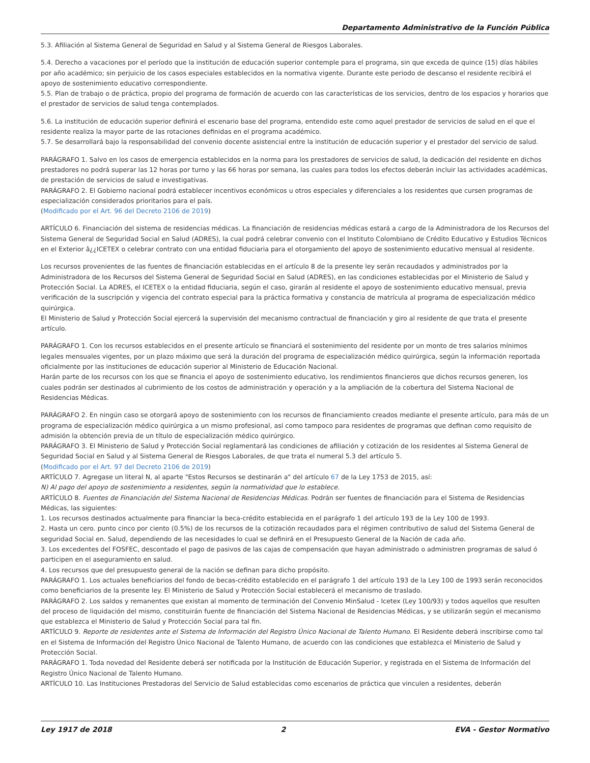Departamento Administrativo de la Función Pública
5.3. Afiliación al Sistema General de Seguridad en Salud y al Sistema General de Riesgos Laborales.
5.4. Derecho a vacaciones por el período que la institución de educación superior contemple para el programa, sin que exceda de quince (15) días hábiles por año académico; sin perjuicio de los casos especiales establecidos en la normativa vigente. Durante este periodo de descanso el residente recibirá el apoyo de sostenimiento educativo correspondiente.
5.5. Plan de trabajo o de práctica, propio del programa de formación de acuerdo con las características de los servicios, dentro de los espacios y horarios que el prestador de servicios de salud tenga contemplados.
5.6. La institución de educación superior definirá el escenario base del programa, entendido este como aquel prestador de servicios de salud en el que el residente realiza la mayor parte de las rotaciones definidas en el programa académico.
5.7. Se desarrollará bajo la responsabilidad del convenio docente asistencial entre la institución de educación superior y el prestador del servicio de salud.
PARÁGRAFO 1. Salvo en los casos de emergencia establecidos en la norma para los prestadores de servicios de salud, la dedicación del residente en dichos prestadores no podrá superar las 12 horas por turno y las 66 horas por semana, las cuales para todos los efectos deberán incluir las actividades académicas, de prestación de servicios de salud e investigativas.
PARÁGRAFO 2. El Gobierno nacional podrá establecer incentivos económicos u otros especiales y diferenciales a los residentes que cursen programas de especialización considerados prioritarios para el país.
(Modificado por el Art. 96 del Decreto 2106 de 2019)
ARTÍCULO 6. Financiación del sistema de residencias médicas. La financiación de residencias médicas estará a cargo de la Administradora de los Recursos del Sistema General de Seguridad Social en Salud (ADRES), la cual podrá celebrar convenio con el Instituto Colombiano de Crédito Educativo y Estudios Técnicos en el Exterior â¿¿ICETEX o celebrar contrato con una entidad fiduciaria para el otorgamiento del apoyo de sostenimiento educativo mensual al residente.
Los recursos provenientes de las fuentes de financiación establecidas en el artículo 8 de la presente ley serán recaudados y administrados por la Administradora de los Recursos del Sistema General de Seguridad Social en Salud (ADRES), en las condiciones establecidas por el Ministerio de Salud y Protección Social. La ADRES, el ICETEX o la entidad fiduciaria, según el caso, girarán al residente el apoyo de sostenimiento educativo mensual, previa verificación de la suscripción y vigencia del contrato especial para la práctica formativa y constancia de matrícula al programa de especialización médico quirúrgica.
El Ministerio de Salud y Protección Social ejercerá la supervisión del mecanismo contractual de financiación y giro al residente de que trata el presente artículo.
PARÁGRAFO 1. Con los recursos establecidos en el presente artículo se financiará el sostenimiento del residente por un monto de tres salarios mínimos legales mensuales vigentes, por un plazo máximo que será la duración del programa de especialización médico quirúrgica, según la información reportada oficialmente por las instituciones de educación superior al Ministerio de Educación Nacional.
Harán parte de los recursos con los que se financia el apoyo de sostenimiento educativo, los rendimientos financieros que dichos recursos generen, los cuales podrán ser destinados al cubrimiento de los costos de administración y operación y a la ampliación de la cobertura del Sistema Nacional de Residencias Médicas.
PARÁGRAFO 2. En ningún caso se otorgará apoyo de sostenimiento con los recursos de financiamiento creados mediante el presente artículo, para más de un programa de especialización médico quirúrgica a un mismo profesional, así como tampoco para residentes de programas que definan como requisito de admisión la obtención previa de un título de especialización médico quirúrgico.
PARÁGRAFO 3. El Ministerio de Salud y Protección Social reglamentará las condiciones de afiliación y cotización de los residentes al Sistema General de Seguridad Social en Salud y al Sistema General de Riesgos Laborales, de que trata el numeral 5.3 del artículo 5.
(Modificado por el Art. 97 del Decreto 2106 de 2019)
ARTÍCULO 7. Agregase un literal N, al aparte "Estos Recursos se destinarán a" del artículo 67 de la Ley 1753 de 2015, así:
N) Al pago del apoyo de sostenimiento a residentes, según la normatividad que lo establece.
ARTÍCULO 8. Fuentes de Financiación del Sistema Nacional de Residencias Médicas. Podrán ser fuentes de financiación para el Sistema de Residencias Médicas, las siguientes:
1. Los recursos destinados actualmente para financiar la beca-crédito establecida en el parágrafo 1 del artículo 193 de la Ley 100 de 1993.
2. Hasta un cero. punto cinco por ciento (0.5%) de los recursos de la cotización recaudados para el régimen contributivo de salud del Sistema General de seguridad Social en. Salud, dependiendo de las necesidades lo cual se definirá en el Presupuesto General de la Nación de cada año.
3. Los excedentes del FOSFEC, descontado el pago de pasivos de las cajas de compensación que hayan administrado o administren programas de salud ó participen en el aseguramiento en salud.
4. Los recursos que del presupuesto general de la nación se definan para dicho propósito.
PARÁGRAFO 1. Los actuales beneficiarios del fondo de becas-crédito establecido en el parágrafo 1 del artículo 193 de la Ley 100 de 1993 serán reconocidos como beneficiarios de la presente ley. El Ministerio de Salud y Protección Social establecerá el mecanismo de traslado.
PARÁGRAFO 2. Los saldos y remanentes que existan al momento de terminación del Convenio MinSalud - Icetex (Ley 100/93) y todos aquellos que resulten del proceso de liquidación del mismo, constituirán fuente de financiación del Sistema Nacional de Residencias Médicas, y se utilizarán según el mecanismo que establezca el Ministerio de Salud y Protección Social para tal fin.
ARTÍCULO 9. Reporte de residentes ante el Sistema de Información del Registro Único Nacional de Talento Humano. El Residente deberá inscribirse como tal en el Sistema de Información del Registro Único Nacional de Talento Humano, de acuerdo con las condiciones que establezca el Ministerio de Salud y Protección Social.
PARÁGRAFO 1. Toda novedad del Residente deberá ser notificada por la Institución de Educación Superior, y registrada en el Sistema de Información del Registro Único Nacional de Talento Humano.
ARTÍCULO 10. Las Instituciones Prestadoras del Servicio de Salud establecidas como escenarios de práctica que vinculen a residentes, deberán
Ley 1917 de 2018 2 EVA - Gestor Normativo